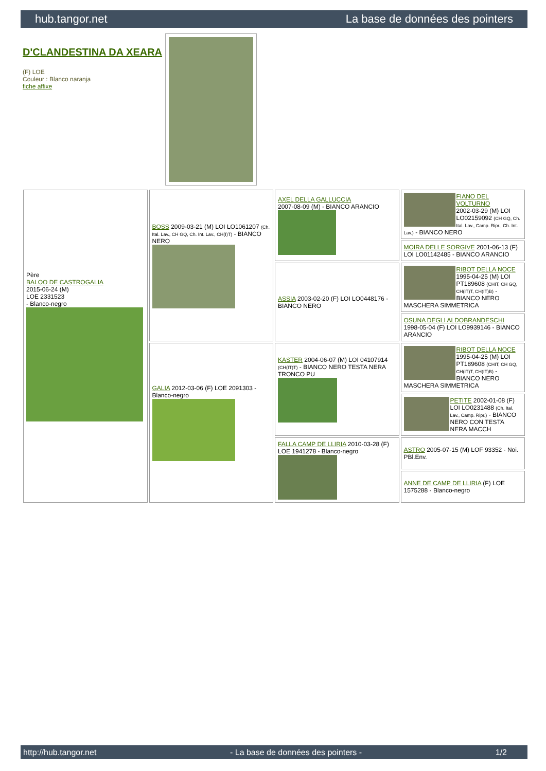hub.tangor.net La base de données des pointers
D'CLANDESTINA DA XEARA
(F) LOE
Couleur : Blanco naranja
fiche affixe
| Père BALOO DE CASTROGALIA 2015-06-24 (M) LOE 2331523 - Blanco-negro | BOSS 2009-03-21 (M) LOI LO1061207 (Ch. Ital. Lav., CH GQ, Ch. Int. Lav., CH(I)T) - BIANCO NERO | AXEL DELLA GALLUCCIA 2007-08-09 (M) - BIANCO ARANCIO | FIANO DEL VOLTURNO 2002-03-29 (M) LOI LO02159092 (CH GQ, Ch. Ital. Lav., Camp. Ripr., Ch. Int. Lav.) - BIANCO NERO |
| | | | MOIRA DELLE SORGIVE 2001-06-13 (F) LOI LO01142485 - BIANCO ARANCIO |
| | | ASSIA 2003-02-20 (F) LOI LO0448176 - BIANCO NERO | RIBOT DELLA NOCE 1995-04-25 (M) LOI PT189608 (CHIT, CH GQ, CH(IT)T, CH(IT)B) - BIANCO NERO MASCHERA SIMMETRICA |
| | | | OSUNA DEGLI ALDOBRANDESCHI 1998-05-04 (F) LOI LO9939146 - BIANCO ARANCIO |
| | GALIA 2012-03-06 (F) LOE 2091303 - Blanco-negro | KASTER 2004-06-07 (M) LOI 04107914 (CH(IT)T) - BIANCO NERO TESTA NERA TRONCO PU | RIBOT DELLA NOCE 1995-04-25 (M) LOI PT189608 (CHIT, CH GQ, CH(IT)T, CH(IT)B) - BIANCO NERO MASCHERA SIMMETRICA |
| | | | PETITE 2002-01-08 (F) LOI LO0231488 (Ch. Ital. Lav., Camp. Ripr.) - BIANCO NERO CON TESTA NERA MACCH |
| | | FALLA CAMP DE LLIRIA 2010-03-28 (F) LOE 1941278 - Blanco-negro | ASTRO 2005-07-15 (M) LOF 93352 - Noi. PBl.Env. |
| | | | ANNE DE CAMP DE LLIRIA (F) LOE 1575288 - Blanco-negro |
http://hub.tangor.net - La base de données des pointers - 1/2